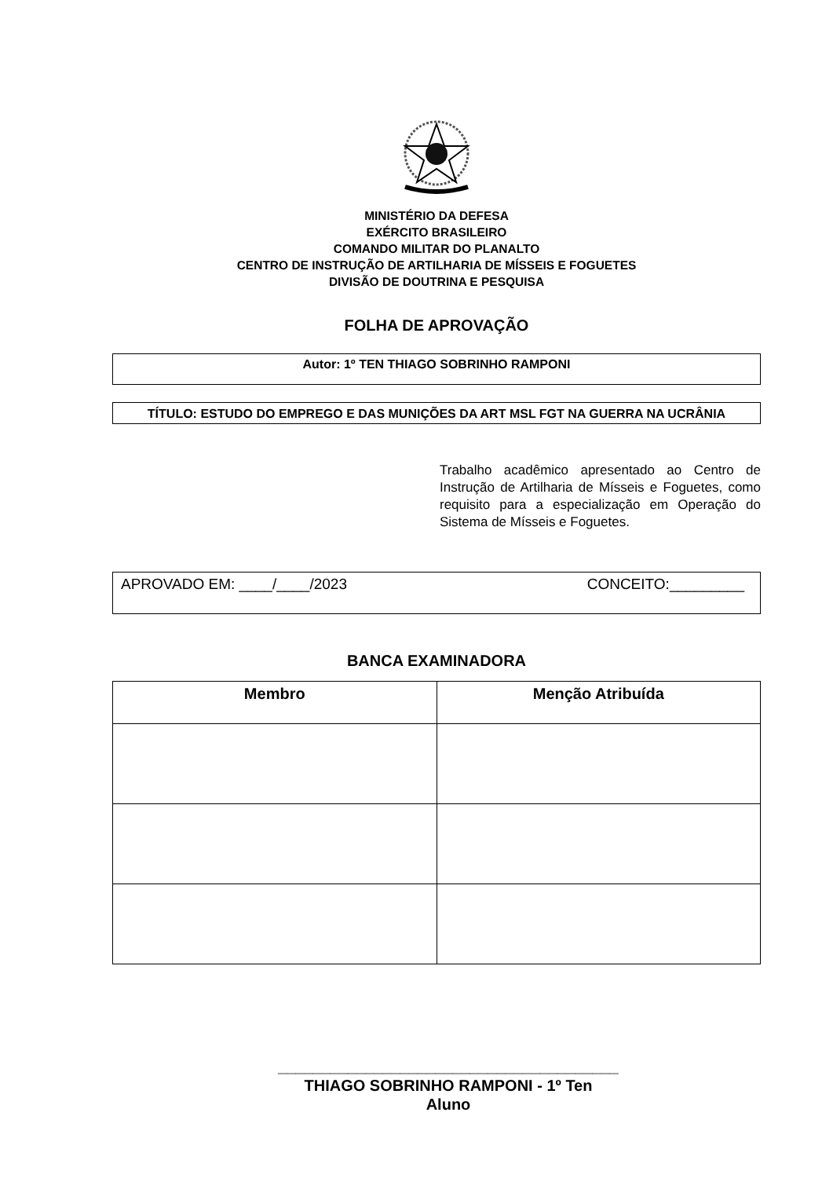MINISTÉRIO DA DEFESA
EXÉRCITO BRASILEIRO
COMANDO MILITAR DO PLANALTO
CENTRO DE INSTRUÇÃO DE ARTILHARIA DE MÍSSEIS E FOGUETES
DIVISÃO DE DOUTRINA E PESQUISA
FOLHA DE APROVAÇÃO
Autor: 1º TEN THIAGO SOBRINHO RAMPONI
TÍTULO: ESTUDO DO EMPREGO E DAS MUNIÇÕES DA ART MSL FGT NA GUERRA NA UCRÂNIA
Trabalho acadêmico apresentado ao Centro de Instrução de Artilharia de Mísseis e Foguetes, como requisito para a especialização em Operação do Sistema de Mísseis e Foguetes.
APROVADO EM: ____/____/2023 CONCEITO:_________
BANCA EXAMINADORA
| Membro | Menção Atribuída |
| --- | --- |
_______________________________________
THIAGO SOBRINHO RAMPONI - 1º Ten
Aluno